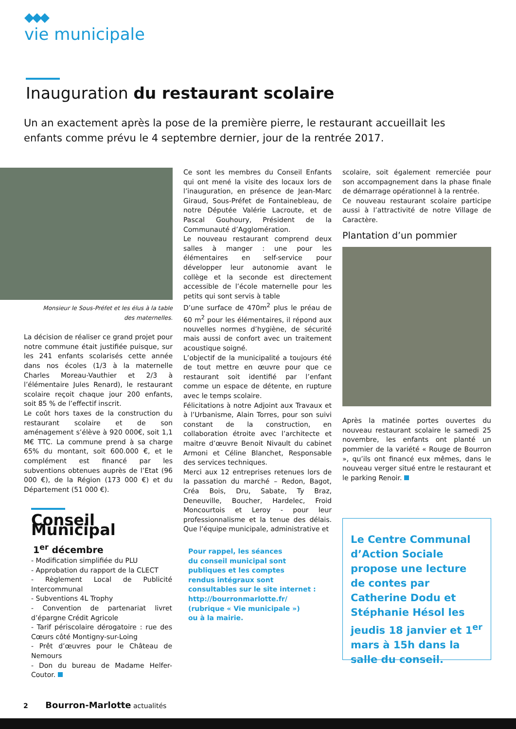◆◆◆
vie municipale
Inauguration du restaurant scolaire
Un an exactement après la pose de la première pierre, le restaurant accueillait les enfants comme prévu le 4 septembre dernier, jour de la rentrée 2017.
Monsieur le Sous-Préfet et les élus à la table
des maternelles.
La décision de réaliser ce grand projet pour notre commune était justifiée puisque, sur les 241 enfants scolarisés cette année dans nos écoles (1/3 à la maternelle Charles Moreau-Vauthier et 2/3 à l’élémentaire Jules Renard), le restaurant scolaire reçoit chaque jour 200 enfants, soit 85 % de l’effectif inscrit.
Le coût hors taxes de la construction du restaurant scolaire et de son aménagement s’élève à 920 000€, soit 1,1 M€ TTC. La commune prend à sa charge 65% du montant, soit 600.000 €, et le complément est financé par les subventions obtenues auprès de l’Etat (96 000 €), de la Région (173 000 €) et du Département (51 000 €).
Ce sont les membres du Conseil Enfants qui ont mené la visite des locaux lors de l’inauguration, en présence de Jean-Marc Giraud, Sous-Préfet de Fontainebleau, de notre Députée Valérie Lacroute, et de Pascal Gouhoury, Président de la Communauté d’Agglomération.
Le nouveau restaurant comprend deux salles à manger : une pour les élémentaires en self-service pour développer leur autonomie avant le collège et la seconde est directement accessible de l’école maternelle pour les petits qui sont servis à table
D’une surface de 470m<sup>2</sup> plus le préau de 60 m<sup>2</sup> pour les élémentaires, il répond aux nouvelles normes d’hygiène, de sécurité mais aussi de confort avec un traitement acoustique soigné.
L’objectif de la municipalité a toujours été de tout mettre en œuvre pour que ce restaurant soit identifié par l’enfant comme un espace de détente, en rupture avec le temps scolaire.
Félicitations à notre Adjoint aux Travaux et à l’Urbanisme, Alain Torres, pour son suivi constant de la construction, en collaboration étroite avec l’architecte et maitre d’œuvre Benoit Nivault du cabinet Armoni et Céline Blanchet, Responsable des services techniques.
Merci aux 12 entreprises retenues lors de la passation du marché – Redon, Bagot, Créa Bois, Dru, Sabate, Ty Braz, Deneuville, Boucher, Hardelec, Froid Moncourtois et Leroy - pour leur professionnalisme et la tenue des délais. Que l’équipe municipale, administrative et
scolaire, soit également remerciée pour son accompagnement dans la phase finale de démarrage opérationnel à la rentrée.
Ce nouveau restaurant scolaire participe aussi à l’attractivité de notre Village de Caractère.
Plantation d’un pommier
Après la matinée portes ouvertes du nouveau restaurant scolaire le samedi 25 novembre, les enfants ont planté un pommier de la variété « Rouge de Bourron », qu’ils ont financé eux mêmes, dans le nouveau verger situé entre le restaurant et le parking Renoir.
Conseil Municipal
1<sup>er</sup> décembre
- Modification simplifiée du PLU
- Approbation du rapport de la CLECT
- Règlement Local de Publicité Intercommunal
- Subventions 4L Trophy
- Convention de partenariat livret d’épargne Crédit Agricole
- Tarif périscolaire dérogatoire : rue des Cœurs côté Montigny-sur-Loing
- Prêt d’œuvres pour le Château de Nemours
- Don du bureau de Madame Helfer-Coutor.
Pour rappel, les séances
du conseil municipal sont
publiques et les comptes
rendus intégraux sont
consultables sur le site internet :
http://bourronmarlotte.fr/
(rubrique « Vie municipale »)
ou à la mairie.
Le Centre Communal d’Action Sociale propose une lecture de contes par Catherine Dodu et Stéphanie Hésol les jeudis 18 janvier et 1<sup>er</sup> mars à 15h dans la salle du conseil.
2 Bourron-Marlotte actualités